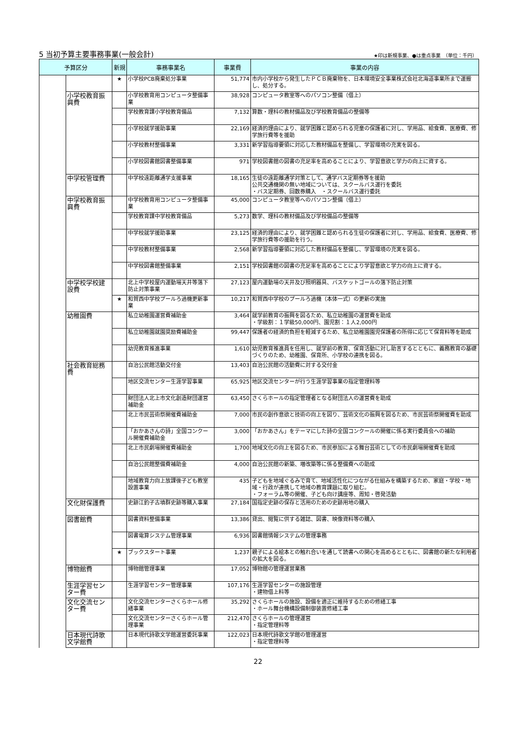5 当初予算主要事務事業(一般会計)
★印は新規事業、●は重点事業　（単位：千円）
| 予算区分 | | 新規 | 事務事業名 | 事業費 | 事業の内容 |
| --- | --- | --- | --- | --- | --- |
| | | ★ | 小学校PCB廃棄処分事業 | 51,774 | 市内小学校から発生したＰＣＢ廃棄物を、日本環境安全事業株式会社北海道事業所まで運搬し、処分する。 |
| | 小学校教育振興費 | | 小学校教育用コンピュータ整備事業 | 38,928 | コンピュータ教室等へのパソコン整備（借上） |
| | | | 学校教育課小学校教育備品 | 7,132 | 算数・理科の教材備品及び学校教育備品の整備等 |
| | | | 小学校就学援助事業 | 22,169 | 経済的理由により、就学困難と認められる児童の保護者に対し、学用品、給食費、医療費、修学旅行費等を援助 |
| | | | 小学校教材整備事業 | 3,331 | 新学習指導要領に対応した教材備品を整備し、学習環境の充実を図る。 |
| | | | 小学校図書館図書整備事業 | 971 | 学校図書館の図書の充足率を高めることにより、学習意欲と学力の向上に資する。 |
| | 中学校管理費 | | 中学校遠距離通学支援事業 | 18,165 | 生徒の遠距離通学対策として、通学バス定期券等を援助 公共交通機関の無い地域については、スクールバス運行を委託 ・バス定期券、回数券購入 ・スクールバス運行委託 |
| | 中学校教育振興費 | | 中学校教育用コンピュータ整備事業 | 45,000 | コンピュータ教室等へのパソコン整備（借上） |
| | | | 学校教育課中学校教育備品 | 5,273 | 数学、理科の教材備品及び学校備品の整備等 |
| | | | 中学校就学援助事業 | 23,125 | 経済的理由により、就学困難と認められる生徒の保護者に対し、学用品、給食費、医療費、修学旅行費等の援助を行う。 |
| | | | 中学校教材整備事業 | 2,568 | 新学習指導要領に対応した教材備品を整備し、学習環境の充実を図る。 |
| | | | 中学校図書館整備事業 | 2,151 | 学校図書館の図書の充足率を高めることにより学習意欲と学力の向上に資する。 |
| | 中学校学校建設費 | | 北上中学校屋内運動場天井等落下防止対策事業 | 27,123 | 屋内運動場の天井及び照明器具、バスケットゴールの落下防止対策 |
| | | ★ | 和賀西中学校プールろ過機更新事業 | 10,217 | 和賀西中学校のプールろ過機（本体一式）の更新の実施 |
| | 幼稚園費 | | 私立幼稚園運営費補助金 | 3,464 | 就学前教育の振興を図るため、私立幼稚園の運営費を助成 ・学級割：１学級50,000円、園児割：１人2,000円 |
| | | | 私立幼稚園就園奨励費補助金 | 99,447 | 保護者の経済的負担を軽減するため、私立幼稚園園児保護者の所得に応じて保育料等を助成 |
| | | | 幼児教育推進事業 | 1,610 | 幼児教育推進員を任用し、就学前の教育、保育活動に対し助言するとともに、義務教育の基礎づくりのため、幼稚園、保育所、小学校の連携を図る。 |
| | 社会教育総務費 | | 自治公民館活動交付金 | 13,403 | 自治公民館の活動費に対する交付金 |
| | | | 地区交流センター生涯学習事業 | 65,925 | 地区交流センターが行う生涯学習事業の指定管理料等 |
| | | | 財団法人北上市文化創造財団運営補助金 | 63,450 | さくらホールの指定管理者となる財団法人の運営費を助成 |
| | | | 北上市民芸術祭開催費補助金 | 7,000 | 市民の創作意欲と技術の向上を図り、芸術文化の振興を図るため、市民芸術祭開催費を助成 |
| | | | 「おかあさんの詩」全国コンクール開催費補助金 | 3,000 | 「おかあさん」をテーマにした詩の全国コンクールの開催に係る実行委員会への補助 |
| | | | 北上市民劇場開催費補助金 | 1,700 | 地域文化の向上を図るため、市民参加による舞台芸術としての市民劇場開催費を助成 |
| | | | 自治公民館整備費補助金 | 4,000 | 自治公民館の新築、増改築等に係る整備費への助成 |
| | | | 地域教育力向上放課後子ども教室設置事業 | 435 | 子どもを地域ぐるみで育て、地域活性化につながる仕組みを構築するため、家庭・学校・地域・行政が連携して地域の教育課題に取り組む。 ・フォーラム等の開催、子ども向け講座等、周知・啓発活動 |
| | 文化財保護費 | | 史跡江釣子古墳群史跡等購入事業 | 27,184 | 国指定史跡の保存と活用のための史跡用地の購入 |
| | 図書館費 | | 図書資料整備事業 | 13,386 | 貸出、閲覧に供する雑誌、図書、映像資料等の購入 |
| | | | 図書電算システム管理事業 | 6,936 | 図書館情報システムの管理事務 |
| | | ★ | ブックスタート事業 | 1,237 | 親子による絵本との触れ合いを通して読書への関心を高めるとともに、図書館の新たな利用者の拡大を図る。 |
| | 博物館費 | | 博物館管理事業 | 17,052 | 博物館の管理運営業務 |
| | 生涯学習センター費 | | 生涯学習センター管理事業 | 107,176 | 生涯学習センターの施設管理 ・建物借上料等 |
| | 文化交流センター費 | | 文化交流センターさくらホール修繕事業 | 35,292 | さくらホールの施設、設備を適正に維持するための修繕工事 ・ホール舞台機構設備制御装置修繕工事 |
| | | | 文化交流センターさくらホール管理事業 | 212,470 | さくらホールの管理運営 ・指定管理料等 |
| | 日本現代詩歌文学館費 | | 日本現代詩歌文学館運営委託事業 | 122,023 | 日本現代詩歌文学館の管理運営 ・指定管理料等 |
22